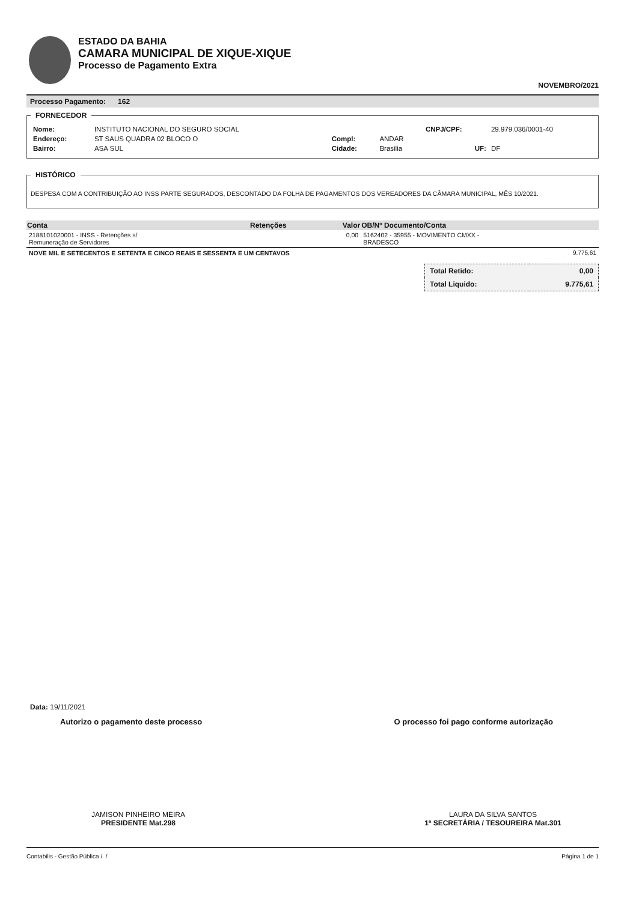ESTADO DA BAHIA
CAMARA MUNICIPAL DE XIQUE-XIQUE
Processo de Pagamento Extra
NOVEMBRO/2021
Processo Pagamento: 162
FORNECEDOR
| Nome: | INSTITUTO NACIONAL DO SEGURO SOCIAL | | | CNPJ/CPF: | 29.979.036/0001-40 |
| Endereço: | ST SAUS QUADRA 02 BLOCO O | Compl: | ANDAR | | |
| Bairro: | ASA SUL | Cidade: | Brasilia | UF: | DF |
HISTÓRICO
DESPESA COM A CONTRIBUIÇÃO AO INSS PARTE SEGURADOS, DESCONTADO DA FOLHA DE PAGAMENTOS DOS VEREADORES DA CÂMARA MUNICIPAL, MÊS 10/2021.
| Conta | Retenções | Valor | OB/Nº Documento/Conta |
| --- | --- | --- | --- |
| 2188101020001 - INSS - Retenções s/ Remuneração de Servidores | | 0,00 | 5162402 - 35955 - MOVIMENTO CMXX - BRADESCO |
| NOVE MIL E SETECENTOS E SETENTA E CINCO REAIS E SESSENTA E UM CENTAVOS | 9.775,61 |
| Total Retido: | 0,00 |
| Total Liquido: | 9.775,61 |
Data: 19/11/2021
Autorizo o pagamento deste processo O processo foi pago conforme autorização
JAMISON PINHEIRO MEIRA
PRESIDENTE Mat.298
LAURA DA SILVA SANTOS
1ª SECRETÁRIA / TESOUREIRA Mat.301
Contabilis - Gestão Pública / / Página 1 de 1